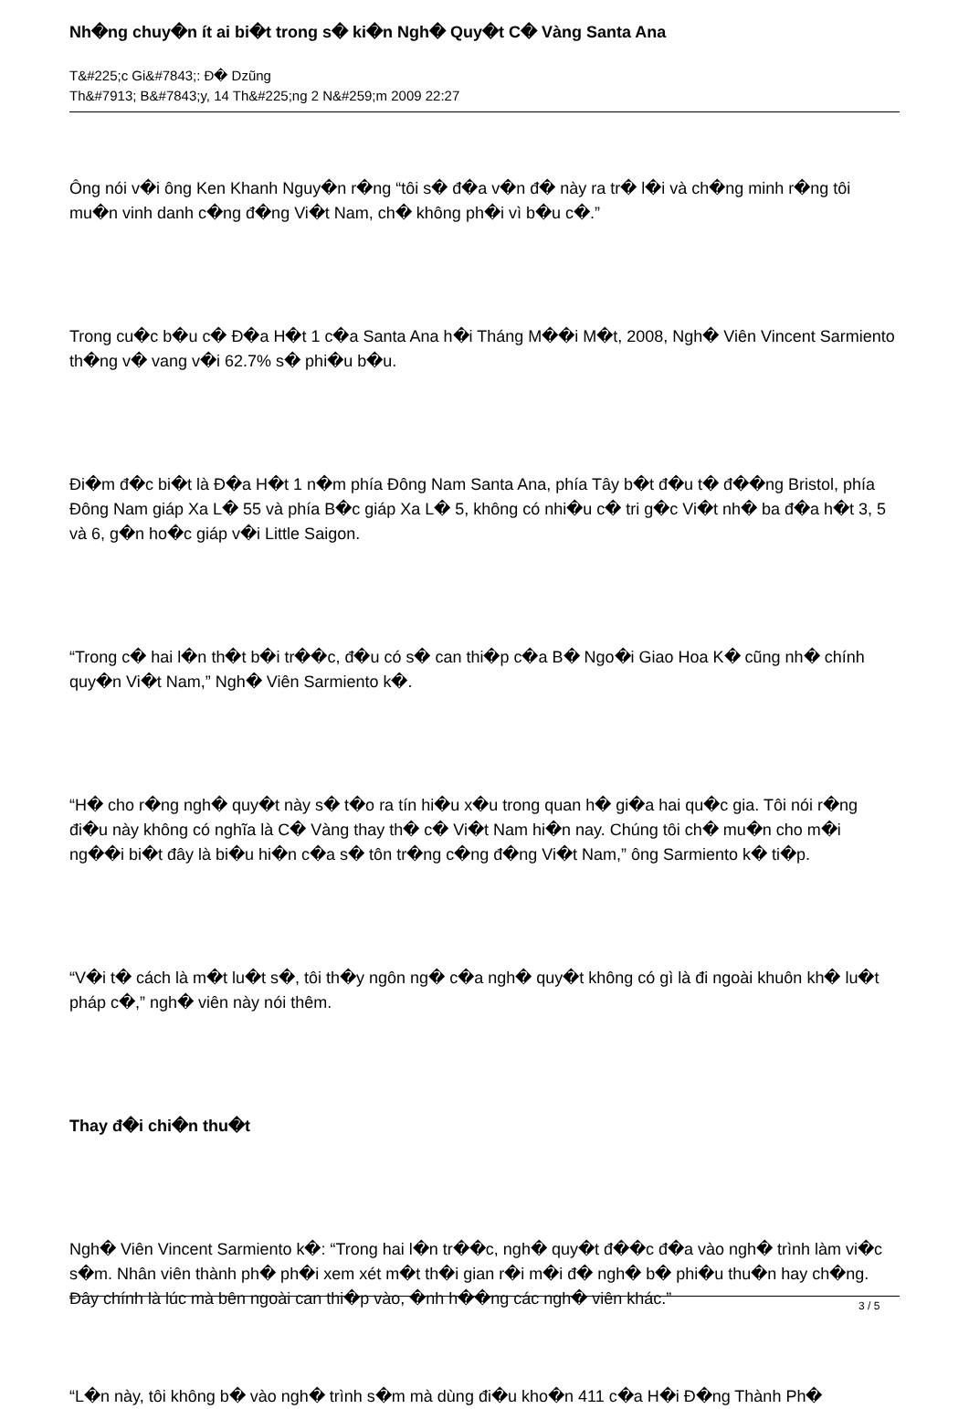Nh�ng chuy�n ít ai bi�t trong s� ki�n Ngh� Quy�t C� Vàng Santa Ana
T&#225;c Gi&#7843;: Đ� Dzũng
Th&#7913; B&#7843;y, 14 Th&#225;ng 2 N&#259;m 2009 22:27
Ông nói v�i ông Ken Khanh Nguy�n r�ng “tôi s� đ�a v�n đ� này ra tr� l�i và ch�ng minh r�ng tôi mu�n vinh danh c�ng đ�ng Vi�t Nam, ch� không ph�i vì b�u c�.”
Trong cu�c b�u c� Đ�a H�t 1 c�a Santa Ana h�i Tháng M��i M�t, 2008, Ngh� Viên Vincent Sarmiento th�ng v� vang v�i 62.7% s� phi�u b�u.
Đi�m đ�c bi�t là Đ�a H�t 1 n�m phía Đông Nam Santa Ana, phía Tây b�t đ�u t� đ��ng Bristol, phía Đông Nam giáp Xa L� 55 và phía B�c giáp Xa L� 5, không có nhi�u c� tri g�c Vi�t nh� ba đ�a h�t 3, 5 và 6, g�n ho�c giáp v�i Little Saigon.
“Trong c� hai l�n th�t b�i tr��c, đ�u có s� can thi�p c�a B� Ngo�i Giao Hoa K� cũng nh� chính quy�n Vi�t Nam,” Ngh� Viên Sarmiento k�.
“H� cho r�ng ngh� quy�t này s� t�o ra tín hi�u x�u trong quan h� gi�a hai qu�c gia. Tôi nói r�ng đi�u này không có nghĩa là C� Vàng thay th� c� Vi�t Nam hi�n nay. Chúng tôi ch� mu�n cho m�i ng��i bi�t đây là bi�u hi�n c�a s� tôn tr�ng c�ng đ�ng Vi�t Nam,” ông Sarmiento k� ti�p.
“V�i t� cách là m�t lu�t s�, tôi th�y ngôn ng� c�a ngh� quy�t không có gì là đi ngoài khuôn kh� lu�t pháp c�,” ngh� viên này nói thêm.
Thay đ�i chi�n thu�t
Ngh� Viên Vincent Sarmiento k�: “Trong hai l�n tr��c, ngh� quy�t đ��c đ�a vào ngh� trình làm vi�c s�m. Nhân viên thành ph� ph�i xem xét m�t th�i gian r�i m�i đ� ngh� b� phi�u thu�n hay ch�ng. Đây chính là lúc mà bên ngoài can thi�p vào, �nh h��ng các ngh� viên khác.”
“L�n này, tôi không b� vào ngh� trình s�m mà dùng đi�u kho�n 411 c�a H�i Đ�ng Thành Ph�
3 / 5